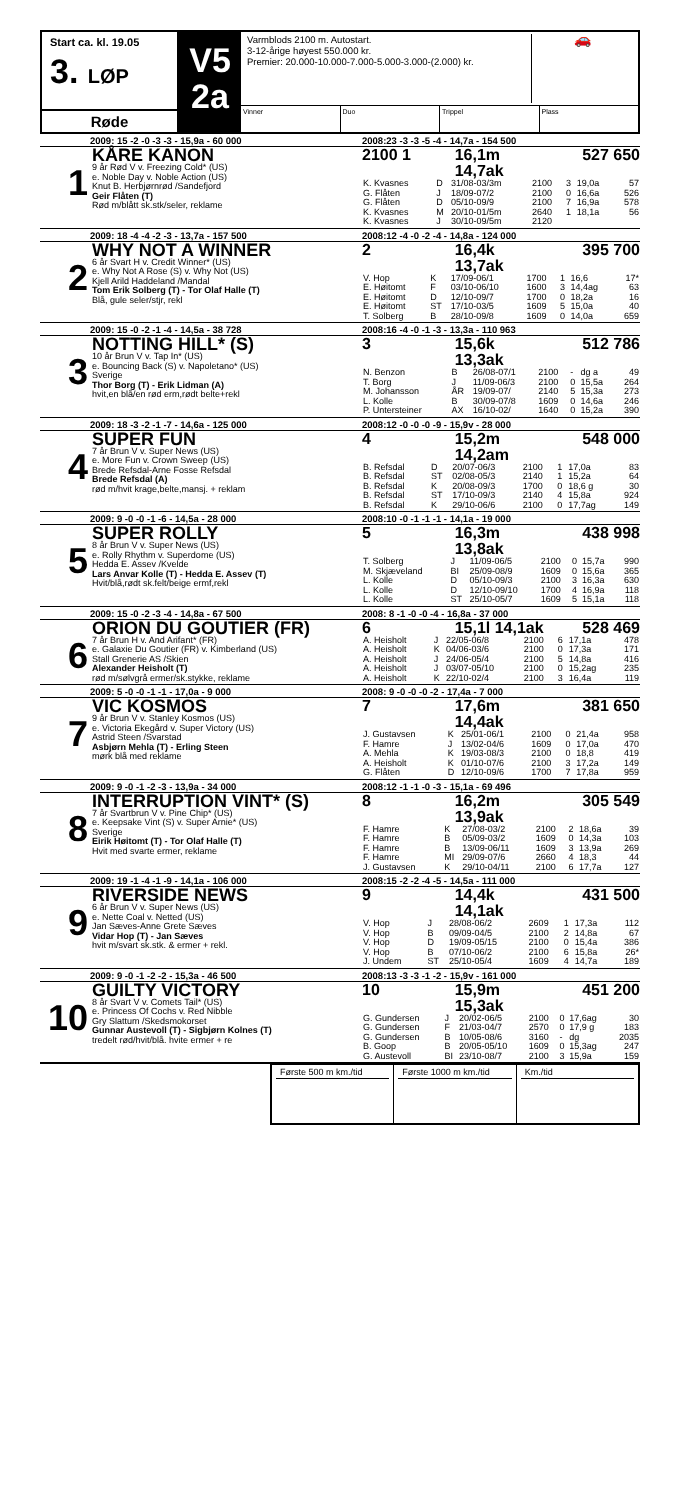Start ca. kl. 19.05
3. LØP
Røde
V5
2a
Varmblods 2100 m. Autostart.
3-12-årige høyest 550.000 kr.
Premier: 20.000-10.000-7.000-5.000-3.000-(2.000) kr.
🚗
Vinner Duo Trippel Plass
2009: 15 -2 -0 -3 -3 - 15,9a - 60 000 2008:23 -3 -3 -5 -4 - 14,7a - 154 500
1
KÅRE KANON
9 år Rød V v. Freezing Cold* (US)
e. Noble Day v. Noble Action (US)
Knut B. Herbjørnrød /Sandefjord
Geir Flåten (T)
Rød m/blått sk.stk/seler, reklame
2100 1 16,1m 14,7ak 527 650
| K. Kvasnes | D | 31/08-03/3m | 2100 | 3 | 19,0a | 57 |
| G. Flåten | J | 18/09-07/2 | 2100 | 0 | 16,6a | 526 |
| G. Flåten | D | 05/10-09/9 | 2100 | 7 | 16,9a | 578 |
| K. Kvasnes | M | 20/10-01/5m | 2640 | 1 | 18,1a | 56 |
| K. Kvasnes | J | 30/10-09/5m | 2120 | | | |
2009: 18 -4 -4 -2 -3 - 13,7a - 157 500 2008:12 -4 -0 -2 -4 - 14,8a - 124 000
2
WHY NOT A WINNER
6 år Svart H v. Credit Winner* (US)
e. Why Not A Rose (S) v. Why Not (US)
Kjell Arild Haddeland /Mandal
Tom Erik Solberg (T) - Tor Olaf Halle (T)
Blå, gule seler/stjr, rekl
2 16,4k 13,7ak 395 700
| V. Hop | K | 17/09-06/1 | 1700 | 1 | 16,6 | 17* |
| E. Høitomt | F | 03/10-06/10 | 1600 | 3 | 14,4ag | 63 |
| E. Høitomt | D | 12/10-09/7 | 1700 | 0 | 18,2a | 16 |
| E. Høitomt | ST | 17/10-03/5 | 1609 | 5 | 15,0a | 40 |
| T. Solberg | B | 28/10-09/8 | 1609 | 0 | 14,0a | 659 |
2009: 15 -0 -2 -1 -4 - 14,5a - 38 728 2008:16 -4 -0 -1 -3 - 13,3a - 110 963
3
NOTTING HILL* (S)
10 år Brun V v. Tap In* (US)
e. Bouncing Back (S) v. Napoletano* (US)
Sverige
Thor Borg (T) - Erik Lidman (A)
hvit,en blå/en rød erm,rødt belte+rekl
3 15,6k 13,3ak 512 786
| N. Benzon | B | 26/08-07/1 | 2100 | - | dg a | 49 |
| T. Borg | J | 11/09-06/3 | 2100 | 0 | 15,5a | 264 |
| M. Johansson | ÅR | 19/09-07/ | 2140 | 5 | 15,3a | 273 |
| L. Kolle | B | 30/09-07/8 | 1609 | 0 | 14,6a | 246 |
| P. Untersteiner | AX | 16/10-02/ | 1640 | 0 | 15,2a | 390 |
2009: 18 -3 -2 -1 -7 - 14,6a - 125 000 2008:12 -0 -0 -0 -9 - 15,9v - 28 000
4
SUPER FUN
7 år Brun V v. Super News (US)
e. More Fun v. Crown Sweep (US)
Brede Refsdal-Arne Fosse Refsdal
Brede Refsdal (A)
rød m/hvit krage,belte,mansj. + reklam
4 15,2m 14,2am 548 000
| B. Refsdal | D | 20/07-06/3 | 2100 | 1 | 17,0a | 83 |
| B. Refsdal | ST | 02/08-05/3 | 2140 | 1 | 15,2a | 64 |
| B. Refsdal | K | 20/08-09/3 | 1700 | 0 | 18,6 g | 30 |
| B. Refsdal | ST | 17/10-09/3 | 2140 | 4 | 15,8a | 924 |
| B. Refsdal | K | 29/10-06/6 | 2100 | 0 | 17,7ag | 149 |
2009: 9 -0 -0 -1 -6 - 14,5a - 28 000 2008:10 -0 -1 -1 -1 - 14,1a - 19 000
5
SUPER ROLLY
8 år Brun V v. Super News (US)
e. Rolly Rhythm v. Superdome (US)
Hedda E. Assev /Kvelde
Lars Anvar Kolle (T) - Hedda E. Assev (T)
Hvit/blå,rødt sk.felt/beige ermf,rekl
5 16,3m 13,8ak 438 998
| T. Solberg | J | 11/09-06/5 | 2100 | 0 | 15,7a | 990 |
| M. Skjæveland | BI | 25/09-08/9 | 1609 | 0 | 15,6a | 365 |
| L. Kolle | D | 05/10-09/3 | 2100 | 3 | 16,3a | 630 |
| L. Kolle | D | 12/10-09/10 | 1700 | 4 | 16,9a | 118 |
| L. Kolle | ST | 25/10-05/7 | 1609 | 5 | 15,1a | 118 |
2009: 15 -0 -2 -3 -4 - 14,8a - 67 500 2008: 8 -1 -0 -0 -4 - 16,8a - 37 000
6
ORION DU GOUTIER (FR)
7 år Brun H v. And Arifant* (FR)
e. Galaxie Du Goutier (FR) v. Kimberland (US)
Stall Grenerie AS /Skien
Alexander Heisholt (T)
rød m/sølvgrå ermer/sk.stykke, reklame
6 15,1l 14,1ak 528 469
| A. Heisholt | J | 22/05-06/8 | 2100 | 6 | 17,1a | 478 |
| A. Heisholt | K | 04/06-03/6 | 2100 | 0 | 17,3a | 171 |
| A. Heisholt | J | 24/06-05/4 | 2100 | 5 | 14,8a | 416 |
| A. Heisholt | J | 03/07-05/10 | 2100 | 0 | 15,2ag | 235 |
| A. Heisholt | K | 22/10-02/4 | 2100 | 3 | 16,4a | 119 |
2009: 5 -0 -0 -1 -1 - 17,0a - 9 000 2008: 9 -0 -0 -0 -2 - 17,4a - 7 000
7
VIC KOSMOS
9 år Brun V v. Stanley Kosmos (US)
e. Victoria Ekegård v. Super Victory (US)
Astrid Steen /Svarstad
Asbjørn Mehla (T) - Erling Steen
mørk blå med reklame
7 17,6m 14,4ak 381 650
| J. Gustavsen | K | 25/01-06/1 | 2100 | 0 | 21,4a | 958 |
| F. Hamre | J | 13/02-04/6 | 1609 | 0 | 17,0a | 470 |
| A. Mehla | K | 19/03-08/3 | 2100 | 0 | 18,8 | 419 |
| A. Heisholt | K | 01/10-07/6 | 2100 | 3 | 17,2a | 149 |
| G. Flåten | D | 12/10-09/6 | 1700 | 7 | 17,8a | 959 |
2009: 9 -0 -1 -2 -3 - 13,9a - 34 000 2008:12 -1 -1 -0 -3 - 15,1a - 69 496
8
INTERRUPTION VINT* (S)
7 år Svartbrun V v. Pine Chip* (US)
e. Keepsake Vint (S) v. Super Arnie* (US)
Sverige
Eirik Høitomt (T) - Tor Olaf Halle (T)
Hvit med svarte ermer, reklame
8 16,2m 13,9ak 305 549
| F. Hamre | K | 27/08-03/2 | 2100 | 2 | 18,6a | 39 |
| F. Hamre | B | 05/09-03/2 | 1609 | 0 | 14,3a | 103 |
| F. Hamre | B | 13/09-06/11 | 1609 | 3 | 13,9a | 269 |
| F. Hamre | MI | 29/09-07/6 | 2660 | 4 | 18,3 | 44 |
| J. Gustavsen | K | 29/10-04/11 | 2100 | 6 | 17,7a | 127 |
2009: 19 -1 -4 -1 -9 - 14,1a - 106 000 2008:15 -2 -2 -4 -5 - 14,5a - 111 000
9
RIVERSIDE NEWS
6 år Brun V v. Super News (US)
e. Nette Coal v. Netted (US)
Jan Sæves-Anne Grete Sæves
Vidar Hop (T) - Jan Sæves
hvit m/svart sk.stk. & ermer + rekl.
9 14,4k 14,1ak 431 500
| V. Hop | J | 28/08-06/2 | 2609 | 1 | 17,3a | 112 |
| V. Hop | B | 09/09-04/5 | 2100 | 2 | 14,8a | 67 |
| V. Hop | D | 19/09-05/15 | 2100 | 0 | 15,4a | 386 |
| V. Hop | B | 07/10-06/2 | 2100 | 6 | 15,8a | 26* |
| J. Undem | ST | 25/10-05/4 | 1609 | 4 | 14,7a | 189 |
2009: 9 -0 -1 -2 -2 - 15,3a - 46 500 2008:13 -3 -3 -1 -2 - 15,9v - 161 000
10
GUILTY VICTORY
8 år Svart V v. Comets Tail* (US)
e. Princess Of Cochs v. Red Nibble
Gry Slattum /Skedsmokorset
Gunnar Austevoll (T) - Sigbjørn Kolnes (T)
tredelt rød/hvit/blå. hvite ermer + re
10 15,9m 15,3ak 451 200
| G. Gundersen | J | 20/02-06/5 | 2100 | 0 | 17,6ag | 30 |
| G. Gundersen | F | 21/03-04/7 | 2570 | 0 | 17,9 g | 183 |
| G. Gundersen | B | 10/05-08/6 | 3160 | - | dg | 2035 |
| B. Goop | B | 20/05-05/10 | 1609 | 0 | 15,3ag | 247 |
| G. Austevoll | BI | 23/10-08/7 | 2100 | 3 | 15,9a | 159 |
Første 500 m km./tid Første 1000 m km./tid Km./tid